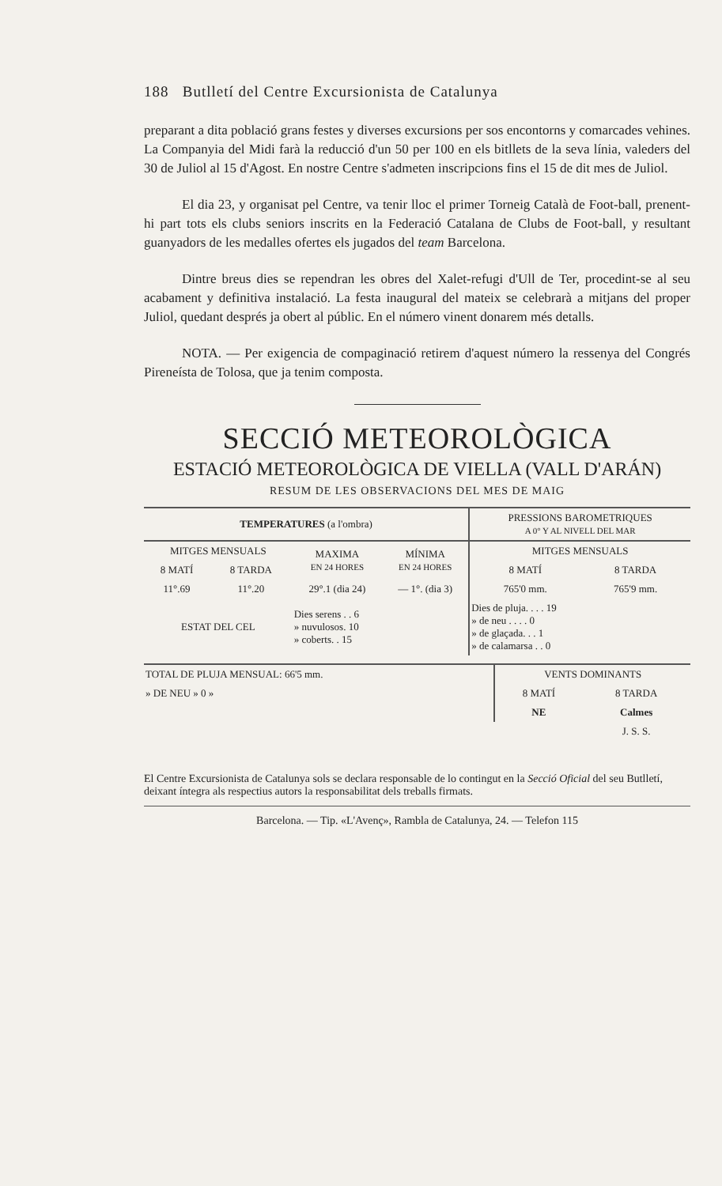188 Butlletí del Centre Excursionista de Catalunya
preparant a dita població grans festes y diverses excursions per sos encontorns y comarcades vehines. La Companyia del Midi farà la reducció d'un 50 per 100 en els bitllets de la seva línia, valeders del 30 de Juliol al 15 d'Agost. En nostre Centre s'admeten inscripcions fins el 15 de dit mes de Juliol.
El dia 23, y organisat pel Centre, va tenir lloc el primer Torneig Català de Foot-ball, prenent-hi part tots els clubs seniors inscrits en la Federació Catalana de Clubs de Foot-ball, y resultant guanyadors de les medalles ofertes els jugados del team Barcelona.
Dintre breus dies se rependran les obres del Xalet-refugi d'Ull de Ter, procedint-se al seu acabament y definitiva instalació. La festa inaugural del mateix se celebrarà a mitjans del proper Juliol, quedant després ja obert al públic. En el número vinent donarem més detalls.
NOTA. — Per exigencia de compaginació retirem d'aquest número la ressenya del Congrés Pireneísta de Tolosa, que ja tenim composta.
SECCIÓ METEOROLÒGICA
ESTACIÓ METEOROLÒGICA DE VIELLA (VALL D'ARÁN)
RESUM DE LES OBSERVACIONS DEL MES DE MAIG
| TEMPERATURES (a l'ombra) | | | | PRESSIONS BAROMETRIQUES A 0° Y AL NIVELL DEL MAR | |
| --- | --- | --- | --- | --- | --- |
| MITGES MENSUALS | | MAXIMA EN 24 HORES | MÍNIMA EN 24 HORES | MITGES MENSUALS | |
| 8 MATÍ | 8 TARDA | | | 8 MATÍ | 8 TARDA |
| 11°.69 | 11°.20 | 29°.1 (dia 24) | — 1°. (dia 3) | 765'0 mm. | 765'9 mm. |
| ESTAT DEL CEL | | Dies serens . . 6 » nuvulosos. 10 » coberts. . 15 | | Dies de pluja. . . . 19 » de neu . . . . 0 » de glaçada. . . 1 » de calamarsa . . 0 | |
| TOTAL DE PLUJA MENSUAL: 66'5 mm. | VENTS DOMINANTS | |
| » DE NEU » 0 » | 8 MATÍ | 8 TARDA |
| | NE | Calmes |
| | | J. S. S. |
El Centre Excursionista de Catalunya sols se declara responsable de lo contingut en la Secció Oficial del seu Butlletí, deixant íntegra als respectius autors la responsabilitat dels treballs firmats.
Barcelona. — Tip. «L'Avenç», Rambla de Catalunya, 24. — Telefon 115